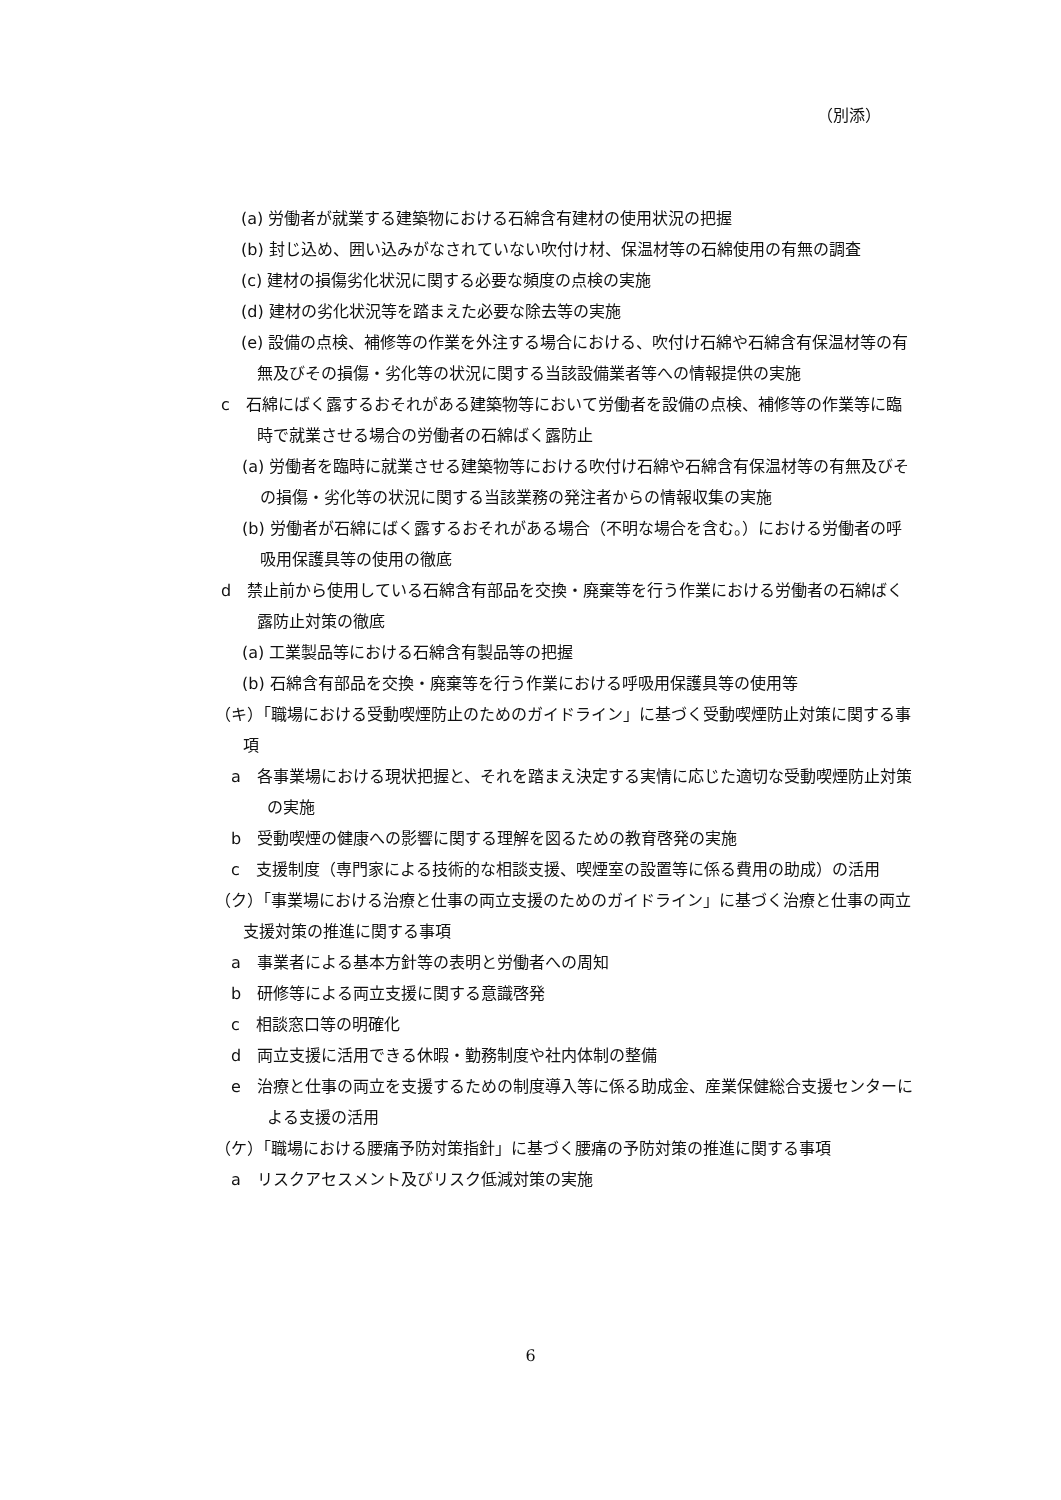（別添）
(a) 労働者が就業する建築物における石綿含有建材の使用状況の把握
(b) 封じ込め、囲い込みがなされていない吹付け材、保温材等の石綿使用の有無の調査
(c) 建材の損傷劣化状況に関する必要な頻度の点検の実施
(d) 建材の劣化状況等を踏まえた必要な除去等の実施
(e) 設備の点検、補修等の作業を外注する場合における、吹付け石綿や石綿含有保温材等の有無及びその損傷・劣化等の状況に関する当該設備業者等への情報提供の実施
c　石綿にばく露するおそれがある建築物等において労働者を設備の点検、補修等の作業等に臨時で就業させる場合の労働者の石綿ばく露防止
(a) 労働者を臨時に就業させる建築物等における吹付け石綿や石綿含有保温材等の有無及びその損傷・劣化等の状況に関する当該業務の発注者からの情報収集の実施
(b) 労働者が石綿にばく露するおそれがある場合（不明な場合を含む。）における労働者の呼吸用保護具等の使用の徹底
d　禁止前から使用している石綿含有部品を交換・廃棄等を行う作業における労働者の石綿ばく露防止対策の徹底
(a) 工業製品等における石綿含有製品等の把握
(b) 石綿含有部品を交換・廃棄等を行う作業における呼吸用保護具等の使用等
（キ）「職場における受動喫煙防止のためのガイドライン」に基づく受動喫煙防止対策に関する事項
a　各事業場における現状把握と、それを踏まえ決定する実情に応じた適切な受動喫煙防止対策の実施
b　受動喫煙の健康への影響に関する理解を図るための教育啓発の実施
c　支援制度（専門家による技術的な相談支援、喫煙室の設置等に係る費用の助成）の活用
（ク）「事業場における治療と仕事の両立支援のためのガイドライン」に基づく治療と仕事の両立支援対策の推進に関する事項
a　事業者による基本方針等の表明と労働者への周知
b　研修等による両立支援に関する意識啓発
c　相談窓口等の明確化
d　両立支援に活用できる休暇・勤務制度や社内体制の整備
e　治療と仕事の両立を支援するための制度導入等に係る助成金、産業保健総合支援センターによる支援の活用
（ケ）「職場における腰痛予防対策指針」に基づく腰痛の予防対策の推進に関する事項
a　リスクアセスメント及びリスク低減対策の実施
6